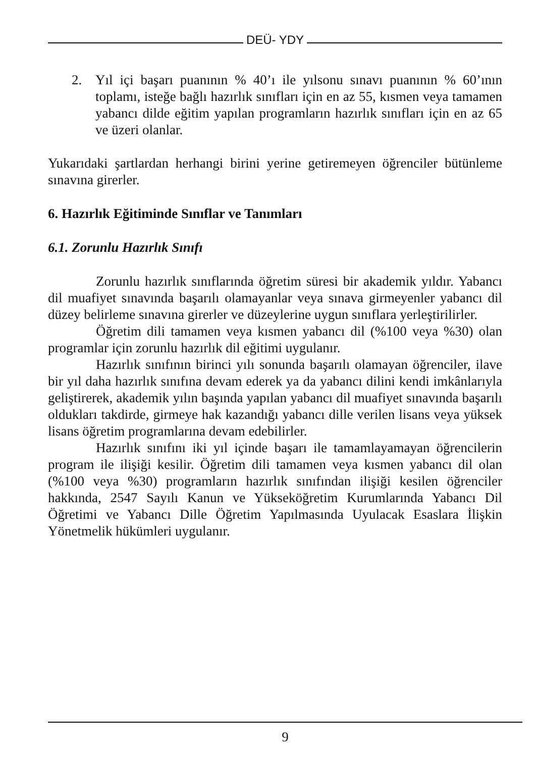DEÜ- YDY
2. Yıl içi başarı puanının % 40’ı ile yılsonu sınavı puanının % 60’ının toplamı, isteğe bağlı hazırlık sınıfları için en az 55, kısmen veya tamamen yabancı dilde eğitim yapılan programların hazırlık sınıfları için en az 65 ve üzeri olanlar.
Yukarıdaki şartlardan herhangi birini yerine getiremeyen öğrenciler bütünleme sınavına girerler.
6. Hazırlık Eğitiminde Sınıflar ve Tanımları
6.1. Zorunlu Hazırlık Sınıfı
Zorunlu hazırlık sınıflarında öğretim süresi bir akademik yıldır. Yabancı dil muafiyet sınavında başarılı olamayanlar veya sınava girmeyenler yabancı dil düzey belirleme sınavına girerler ve düzeylerine uygun sınıflara yerleştirilirler.
Öğretim dili tamamen veya kısmen yabancı dil (%100 veya %30) olan programlar için zorunlu hazırlık dil eğitimi uygulanır.
Hazırlık sınıfının birinci yılı sonunda başarılı olamayan öğrenciler, ilave bir yıl daha hazırlık sınıfına devam ederek ya da yabancı dilini kendi imkânlarıyla geliştirerek, akademik yılın başında yapılan yabancı dil muafiyet sınavında başarılı oldukları takdirde, girmeye hak kazandığı yabancı dille verilen lisans veya yüksek lisans öğretim programlarına devam edebilirler.
Hazırlık sınıfını iki yıl içinde başarı ile tamamlayamayan öğrencilerin program ile ilişiği kesilir. Öğretim dili tamamen veya kısmen yabancı dil olan (%100 veya %30) programların hazırlık sınıfından ilişiği kesilen öğrenciler hakkında, 2547 Sayılı Kanun ve Yükseköğretim Kurumlarında Yabancı Dil Öğretimi ve Yabancı Dille Öğretim Yapılmasında Uyulacak Esaslara İlişkin Yönetmelik hükümleri uygulanır.
9